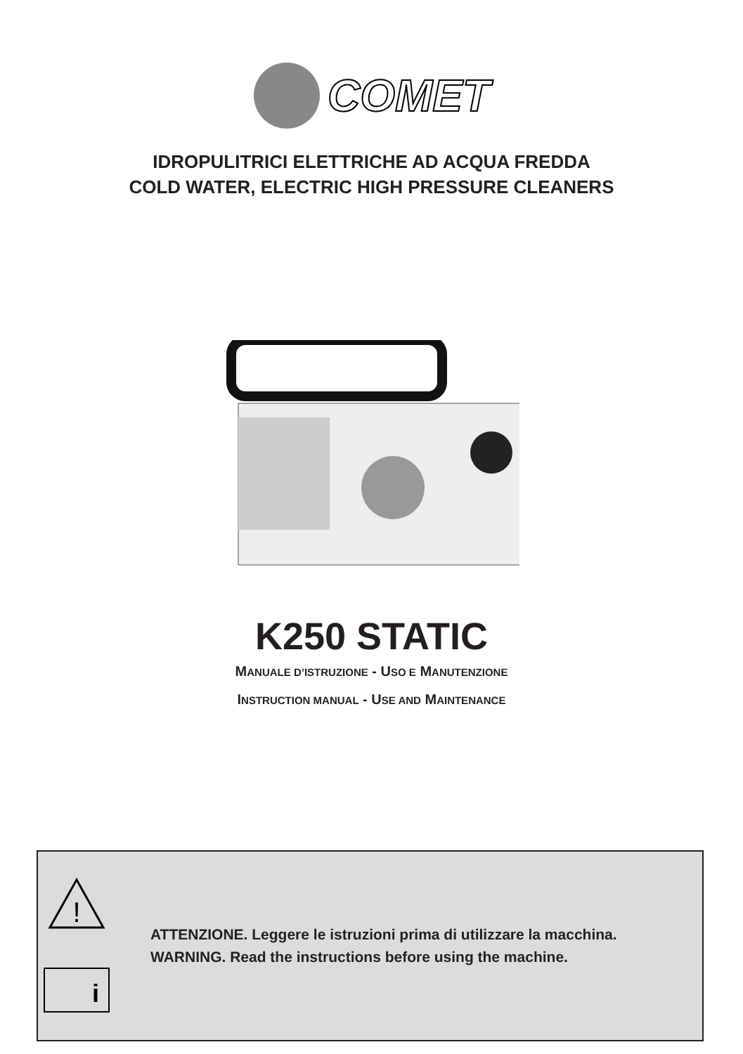COMET
IDROPULITRICI ELETTRICHE AD ACQUA FREDDA
COLD WATER, ELECTRIC HIGH PRESSURE CLEANERS
K250 STATIC
MANUALE D’ISTRUZIONE - USO E MANUTENZIONE
INSTRUCTION MANUAL - USE AND MAINTENANCE
!
i
ATTENZIONE. Leggere le istruzioni prima di utilizzare la macchina.
WARNING. Read the instructions before using the machine.